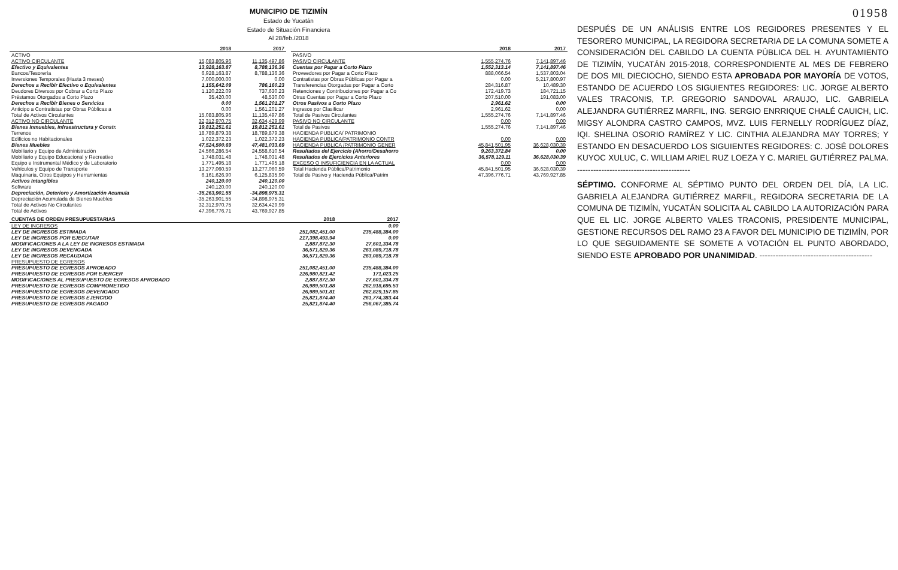MUNICIPIO DE TIZIMÍN
Estado de Yucatán
Estado de Situación Financiera
Al 28/feb./2018
| | 2018 | 2017 |
| --- | --- | --- |
| ACTIVO | | |
| ACTIVO CIRCULANTE | 15,083,805.96 | 11,135,497.86 |
| Efectivo y Equivalentes | 13,928,163.87 | 8,788,136.36 |
| Bancos/Tesorería | 6,928,163.87 | 8,788,136.36 |
| Inversiones Temporales (Hasta 3 meses) | 7,000,000.00 | 0.00 |
| Derechos a Recibir Efectivo o Equivalentes | 1,155,642.09 | 786,160.23 |
| Deudores Diversos por Cobrar a Corto Plazo | 1,120,222.09 | 737,630.23 |
| Préstamos Otorgados a Corto Plazo | 35,420.00 | 48,530.00 |
| Derechos a Recibir Bienes o Servicios | 0.00 | 1,561,201.27 |
| Anticipo a Contratistas por Obras Públicas a | 0.00 | 1,561,201.27 |
| Total de Activos Circulantes | 15,083,805.96 | 11,135,497.86 |
| ACTIVO NO CIRCULANTE | 32,312,970.75 | 32,634,429.99 |
| Bienes Inmuebles, Infraestructura y Constr. | 19,812,251.61 | 19,812,251.61 |
| Terrenos | 18,789,879.38 | 18,789,879.38 |
| Edificios no Habitacionales | 1,022,372.23 | 1,022,372.23 |
| Bienes Muebles | 47,524,500.69 | 47,481,033.69 |
| Mobiliario y Equipo de Administración | 24,566,286.54 | 24,558,610.54 |
| Mobiliario y Equipo Educacional y Recreativo | 1,748,031.48 | 1,748,031.48 |
| Equipo e Instrumental Médico y de Laboratorio | 1,771,495.18 | 1,771,495.18 |
| Vehículos y Equipo de Transporte | 13,277,060.59 | 13,277,060.59 |
| Maquinaria, Otros Equipos y Herramientas | 6,161,626.90 | 6,125,835.90 |
| Activos Intangibles | 240,120.00 | 240,120.00 |
| Software | 240,120.00 | 240,120.00 |
| Depreciación, Deterioro y Amortización Acumula | -35,263,901.55 | -34,898,975.31 |
| Depreciación Acumulada de Bienes Muebles | -35,263,901.55 | -34,898,975.31 |
| Total de Activos No Circulantes | 32,312,970.75 | 32,634,429.99 |
| Total de Activos | 47,396,776.71 | 43,769,927.85 |
| | 2018 | 2017 |
| --- | --- | --- |
| PASIVO | | |
| PASIVO CIRCULANTE | 1,555,274.76 | 7,141,897.46 |
| Cuentas por Pagar a Corto Plazo | 1,552,313.14 | 7,141,897.46 |
| Proveedores por Pagar a Corto Plazo | 888,066.54 | 1,537,803.04 |
| Contratistas por Obras Públicas por Pagar a | 0.00 | 5,217,800.97 |
| Transferencias Otorgadas por Pagar a Corto | 284,316.87 | 10,489.30 |
| Retenciones y Contribuciones por Pagar a Co | 172,419.73 | 184,721.15 |
| Otras Cuentas por Pagar a Corto Plazo | 207,510.00 | 191,083.00 |
| Otros Pasivos a Corto Plazo | 2,961.62 | 0.00 |
| Ingresos por Clasificar | 2,961.62 | 0.00 |
| Total de Pasivos Circulantes | 1,555,274.76 | 7,141,897.46 |
| PASIVO NO CIRCULANTE | 0.00 | 0.00 |
| Total de Pasivos | 1,555,274.76 | 7,141,897.46 |
| HACIENDA PUBLICA/ PATRIMONIO | | |
| HACIENDA PUBLICA/PATRIMONIO CONTR | 0.00 | 0.00 |
| HACIENDA PUBLICA /PATRIMONIO GENER | 45,841,501.95 | 36,628,030.39 |
| Resultados del Ejercicio (Ahorro/Desahorro | 9,263,372.84 | 0.00 |
| Resultados de Ejercicios Anteriores | 36,578,129.11 | 36,628,030.39 |
| EXCESO O INSUFICIENCIA EN LA ACTUAL | 0.00 | 0.00 |
| Total Hacienda Pública/Patrimonio | 45,841,501.95 | 36,628,030.39 |
| Total de Pasivo y Hacienda Pública/Patrim | 47,396,776.71 | 43,769,927.85 |
| CUENTAS DE ORDEN PRESUPUESTARIAS | 2018 | 2017 |
| --- | --- | --- |
| LEY DE INGRESOS | | 0.00 |
| LEY DE INGRESOS ESTIMADA | 251,082,451.00 | 235,488,384.00 |
| LEY DE INGRESOS POR EJECUTAR | 217,398,493.94 | 0.00 |
| MODIFICACIONES A LA LEY DE INGRESOS ESTIMADA | 2,887,872.30 | 27,601,334.78 |
| LEY DE INGRESOS DEVENGADA | 36,571,829.36 | 263,089,718.78 |
| LEY DE INGRESOS RECAUDADA | 36,571,829.36 | 263,089,718.78 |
| PRESUPUESTO DE EGRESOS | | |
| PRESUPUESTO DE EGRESOS APROBADO | 251,082,451.00 | 235,488,384.00 |
| PRESUPUESTO DE EGRESOS POR EJERCER | 226,980,821.42 | 171,023.25 |
| MODIFICACIONES AL PRESUPUESTO DE EGRESOS APROBADO | 2,887,872.30 | 27,601,334.78 |
| PRESUPUESTO DE EGRESOS COMPROMETIDO | 26,989,501.88 | 262,918,695.53 |
| PRESUPUESTO DE EGRESOS DEVENGADO | 26,989,501.81 | 262,829,157.85 |
| PRESUPUESTO DE EGRESOS EJERCIDO | 25,821,874.40 | 261,774,383.44 |
| PRESUPUESTO DE EGRESOS PAGADO | 25,821,874.40 | 256,067,385.74 |
01958
DESPUÉS DE UN ANÁLISIS ENTRE LOS REGIDORES PRESENTES Y EL TESORERO MUNICIPAL, LA REGIDORA SECRETARIA DE LA COMUNA SOMETE A CONSIDERACIÓN DEL CABILDO LA CUENTA PÚBLICA DEL H. AYUNTAMIENTO DE TIZIMÍN, YUCATÁN 2015-2018, CORRESPONDIENTE AL MES DE FEBRERO DE DOS MIL DIECIOCHO, SIENDO ESTA APROBADA POR MAYORÍA DE VOTOS, ESTANDO DE ACUERDO LOS SIGUIENTES REGIDORES: LIC. JORGE ALBERTO VALES TRACONIS, T.P. GREGORIO SANDOVAL ARAUJO, LIC. GABRIELA ALEJANDRA GUTIÉRREZ MARFIL, ING. SERGIO ENRRIQUE CHALÉ CAUICH, LIC. MIGSY ALONDRA CASTRO CAMPOS, MVZ. LUIS FERNELLY RODRÍGUEZ DÍAZ, IQI. SHELINA OSORIO RAMÍREZ Y LIC. CINTHIA ALEJANDRA MAY TORRES; Y ESTANDO EN DESACUERDO LOS SIGUIENTES REGIDORES: C. JOSÉ DOLORES KUYOC XULUC, C. WILLIAM ARIEL RUZ LOEZA Y C. MARIEL GUTIÉRREZ PALMA. ------------------------------------------
SÉPTIMO. CONFORME AL SÉPTIMO PUNTO DEL ORDEN DEL DÍA, LA LIC. GABRIELA ALEJANDRA GUTIÉRREZ MARFIL, REGIDORA SECRETARIA DE LA COMUNA DE TIZIMÍN, YUCATÁN SOLICITA AL CABILDO LA AUTORIZACIÓN PARA QUE EL LIC. JORGE ALBERTO VALES TRACONIS, PRESIDENTE MUNICIPAL, GESTIONE RECURSOS DEL RAMO 23 A FAVOR DEL MUNICIPIO DE TIZIMÍN, POR LO QUE SEGUIDAMENTE SE SOMETE A VOTACIÓN EL PUNTO ABORDADO, SIENDO ESTE APROBADO POR UNANIMIDAD. ------------------------------------------